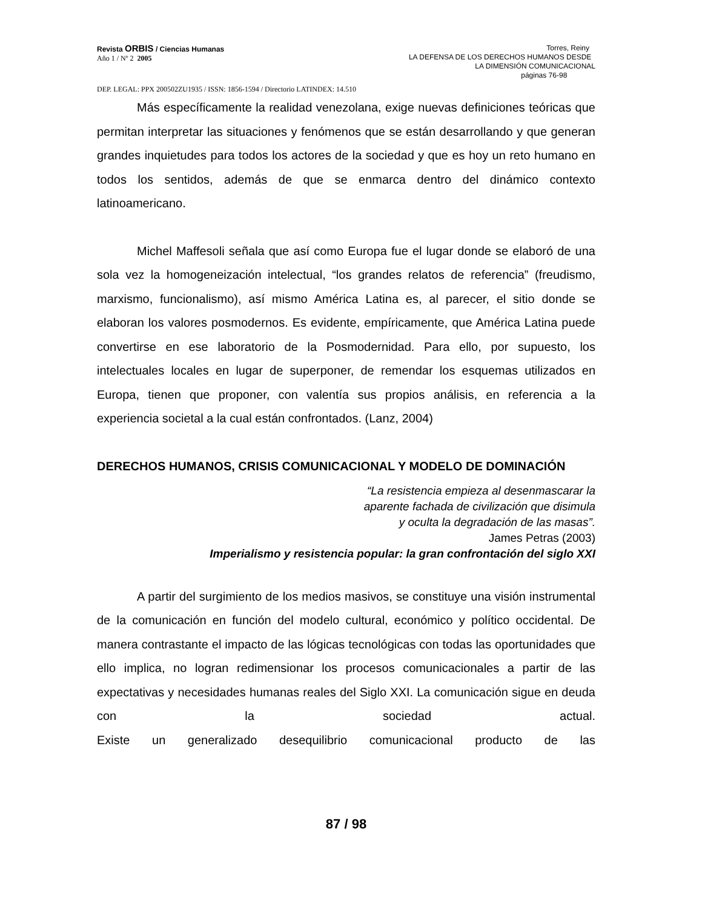Revista ORBIS / Ciencias Humanas
Año 1 / Nº 2 2005
Torres, Reiny
LA DEFENSA DE LOS DERECHOS HUMANOS DESDE
LA DIMENSIÓN COMUNICACIONAL
páginas 76-98
DEP. LEGAL: PPX 200502ZU1935 / ISSN: 1856-1594 / Directorio LATINDEX: 14.510
Más específicamente la realidad venezolana, exige nuevas definiciones teóricas que permitan interpretar las situaciones y fenómenos que se están desarrollando y que generan grandes inquietudes para todos los actores de la sociedad y que es hoy un reto humano en todos los sentidos, además de que se enmarca dentro del dinámico contexto latinoamericano.
Michel Maffesoli señala que así como Europa fue el lugar donde se elaboró de una sola vez la homogeneización intelectual, “los grandes relatos de referencia” (freudismo, marxismo, funcionalismo), así mismo América Latina es, al parecer, el sitio donde se elaboran los valores posmodernos. Es evidente, empíricamente, que América Latina puede convertirse en ese laboratorio de la Posmodernidad. Para ello, por supuesto, los intelectuales locales en lugar de superponer, de remendar los esquemas utilizados en Europa, tienen que proponer, con valentía sus propios análisis, en referencia a la experiencia societal a la cual están confrontados. (Lanz, 2004)
DERECHOS HUMANOS, CRISIS COMUNICACIONAL Y MODELO DE DOMINACIÓN
“La resistencia empieza al desenmascarar la
aparente fachada de civilización que disimula
y oculta la degradación de las masas”.
James Petras (2003)
Imperialismo y resistencia popular: la gran confrontación del siglo XXI
A partir del surgimiento de los medios masivos, se constituye una visión instrumental de la comunicación en función del modelo cultural, económico y político occidental. De manera contrastante el impacto de las lógicas tecnológicas con todas las oportunidades que ello implica, no logran redimensionar los procesos comunicacionales a partir de las expectativas y necesidades humanas reales del Siglo XXI. La comunicación sigue en deuda con la sociedad actual. Existe un generalizado desequilibrio comunicacional producto de las
87 / 98